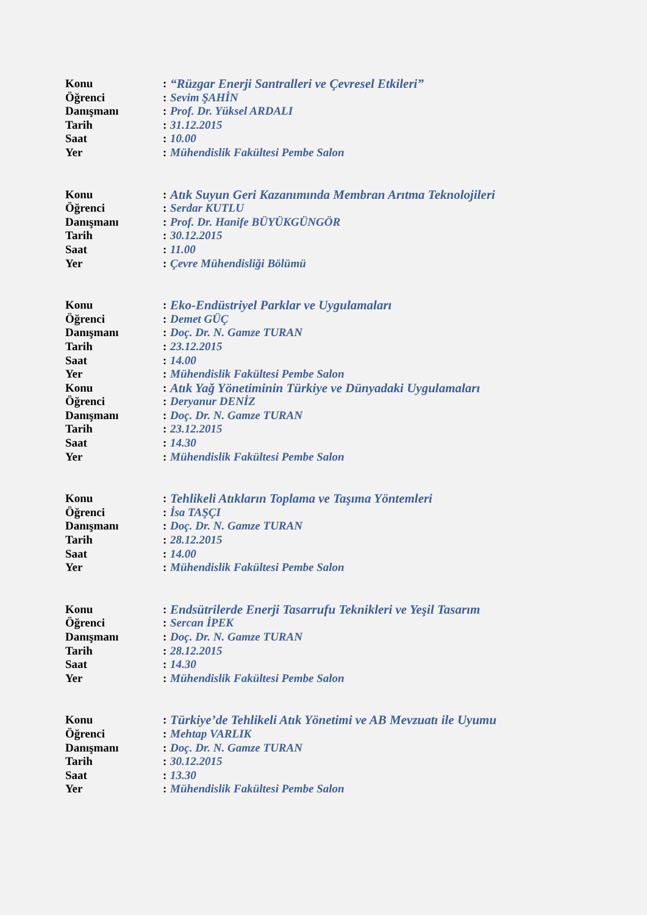Konu: “Rüzgar Enerji Santralleri ve Çevresel Etkileri”
Öğrenci: Sevim ŞAHİN
Danışmanı: Prof. Dr. Yüksel ARDALI
Tarih: 31.12.2015
Saat: 10.00
Yer: Mühendislik Fakültesi Pembe Salon
Konu: Atık Suyun Geri Kazanımında Membran Arıtma Teknolojileri
Öğrenci: Serdar KUTLU
Danışmanı: Prof. Dr. Hanife BÜYÜKGÜNGÖR
Tarih: 30.12.2015
Saat: 11.00
Yer: Çevre Mühendisliği Bölümü
Konu: Eko-Endüstriyel Parklar ve Uygulamaları
Öğrenci: Demet GÜÇ
Danışmanı: Doç. Dr. N. Gamze TURAN
Tarih: 23.12.2015
Saat: 14.00
Yer: Mühendislik Fakültesi Pembe Salon
Konu: Atık Yağ Yönetiminin Türkiye ve Dünyadaki Uygulamaları
Öğrenci: Deryanur DENİZ
Danışmanı: Doç. Dr. N. Gamze TURAN
Tarih: 23.12.2015
Saat: 14.30
Yer: Mühendislik Fakültesi Pembe Salon
Konu: Tehlikeli Atıkların Toplama ve Taşıma Yöntemleri
Öğrenci: İsa TAŞÇI
Danışmanı: Doç. Dr. N. Gamze TURAN
Tarih: 28.12.2015
Saat: 14.00
Yer: Mühendislik Fakültesi Pembe Salon
Konu: Endsütrilerde Enerji Tasarrufu Teknikleri ve Yeşil Tasarım
Öğrenci: Sercan İPEK
Danışmanı: Doç. Dr. N. Gamze TURAN
Tarih: 28.12.2015
Saat: 14.30
Yer: Mühendislik Fakültesi Pembe Salon
Konu: Türkiye’de Tehlikeli Atık Yönetimi ve AB Mevzuatı ile Uyumu
Öğrenci: Mehtap VARLIK
Danışmanı: Doç. Dr. N. Gamze TURAN
Tarih: 30.12.2015
Saat: 13.30
Yer: Mühendislik Fakültesi Pembe Salon